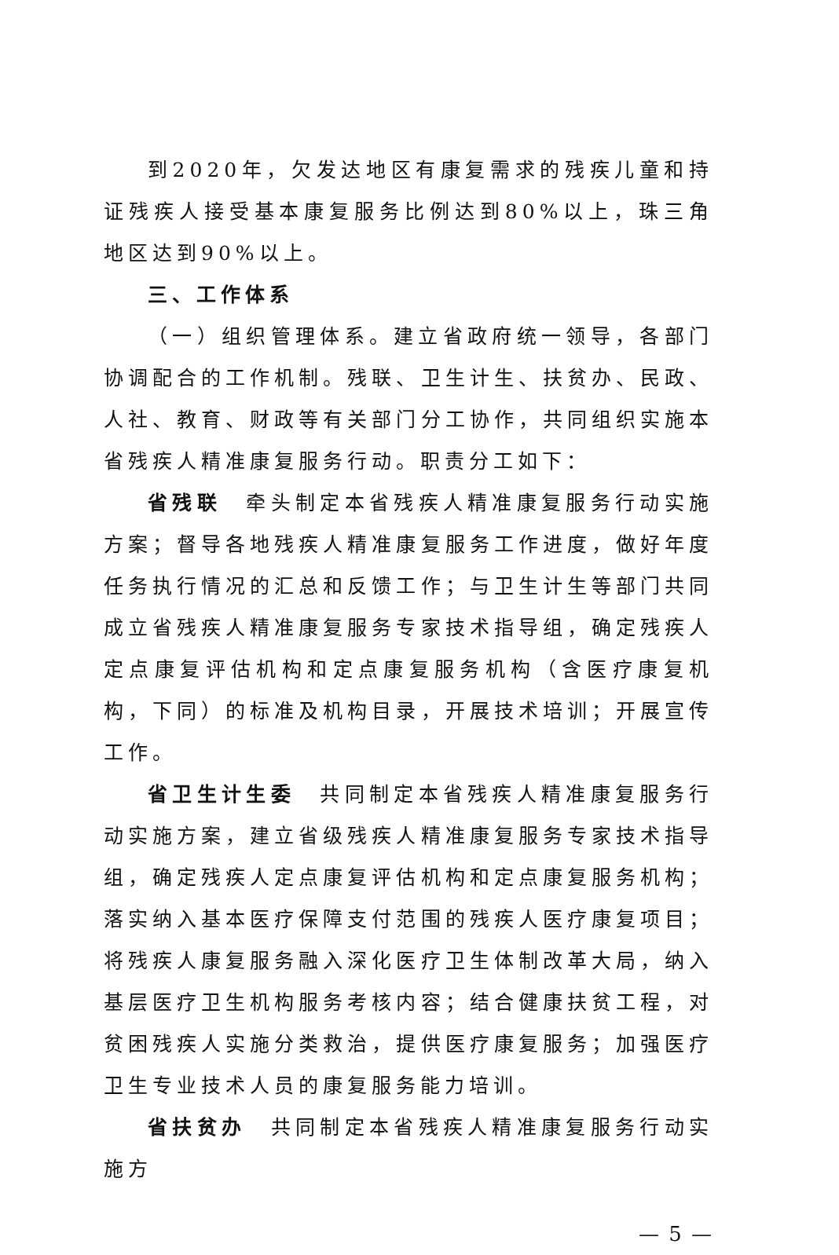到2020年，欠发达地区有康复需求的残疾儿童和持证残疾人接受基本康复服务比例达到80%以上，珠三角地区达到90%以上。
三、工作体系
（一）组织管理体系。建立省政府统一领导，各部门协调配合的工作机制。残联、卫生计生、扶贫办、民政、人社、教育、财政等有关部门分工协作，共同组织实施本省残疾人精准康复服务行动。职责分工如下：
省残联　牵头制定本省残疾人精准康复服务行动实施方案；督导各地残疾人精准康复服务工作进度，做好年度任务执行情况的汇总和反馈工作；与卫生计生等部门共同成立省残疾人精准康复服务专家技术指导组，确定残疾人定点康复评估机构和定点康复服务机构（含医疗康复机构，下同）的标准及机构目录，开展技术培训；开展宣传工作。
省卫生计生委　共同制定本省残疾人精准康复服务行动实施方案，建立省级残疾人精准康复服务专家技术指导组，确定残疾人定点康复评估机构和定点康复服务机构；落实纳入基本医疗保障支付范围的残疾人医疗康复项目；将残疾人康复服务融入深化医疗卫生体制改革大局，纳入基层医疗卫生机构服务考核内容；结合健康扶贫工程，对贫困残疾人实施分类救治，提供医疗康复服务；加强医疗卫生专业技术人员的康复服务能力培训。
省扶贫办　共同制定本省残疾人精准康复服务行动实施方
— 5 —